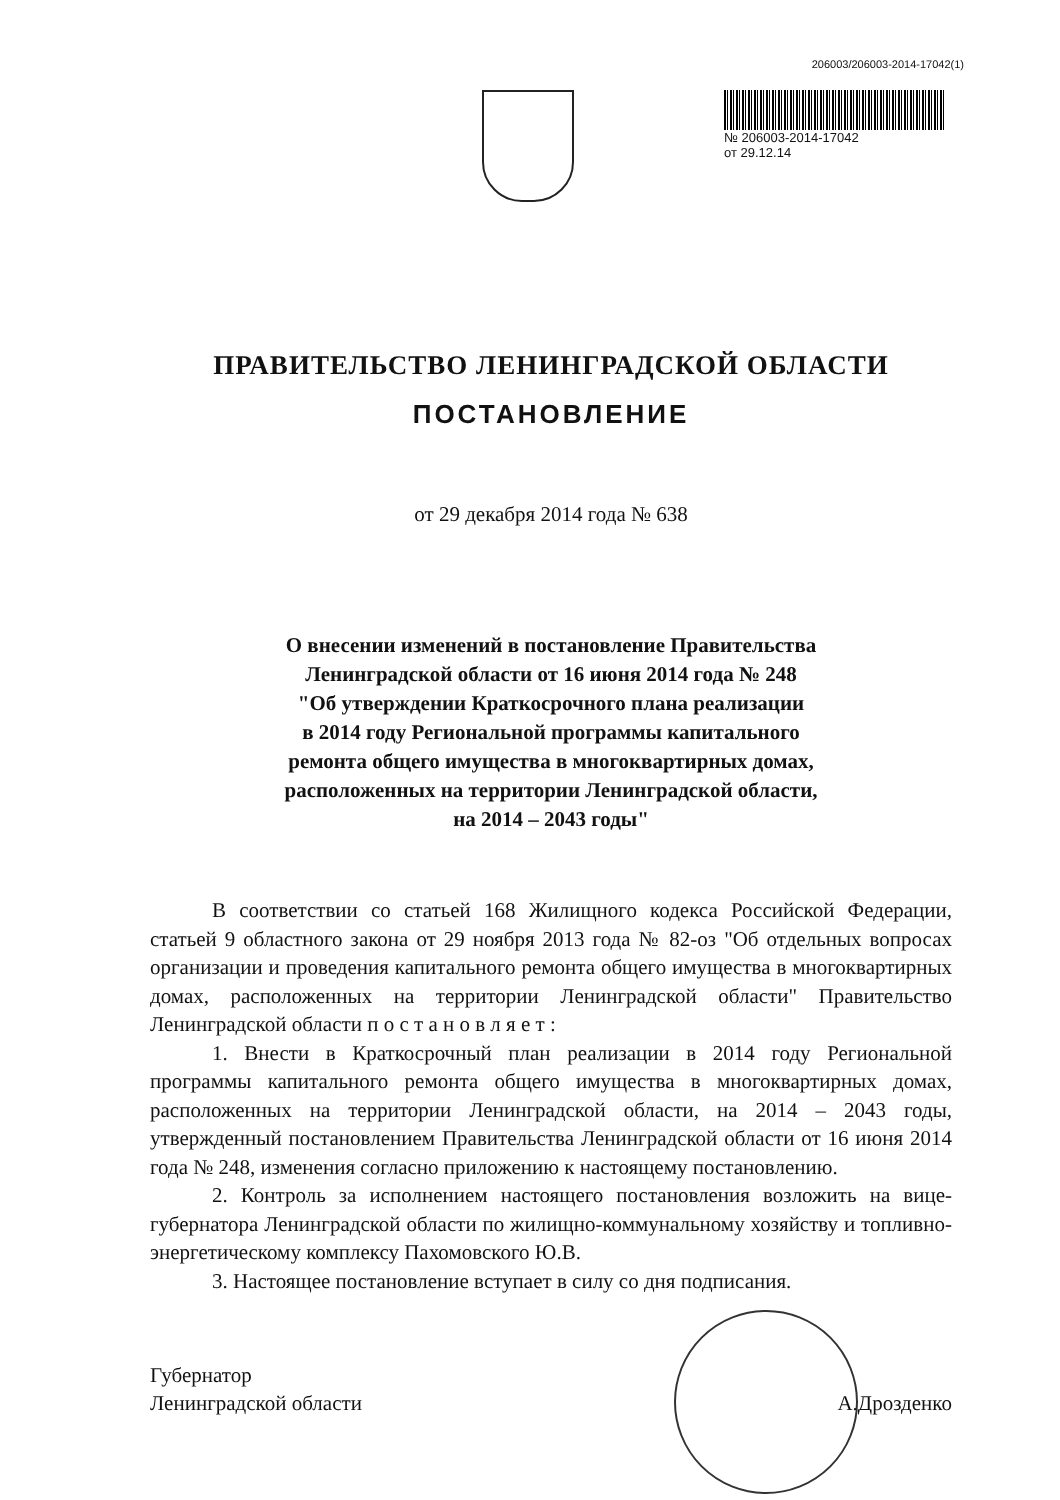206003/206003-2014-17042(1)
№ 206003-2014-17042
от 29.12.14
ПРАВИТЕЛЬСТВО ЛЕНИНГРАДСКОЙ ОБЛАСТИ
ПОСТАНОВЛЕНИЕ
от 29 декабря 2014 года № 638
О внесении изменений в постановление Правительства
Ленинградской области от 16 июня 2014 года № 248
"Об утверждении Краткосрочного плана реализации
в 2014 году Региональной программы капитального
ремонта общего имущества в многоквартирных домах,
расположенных на территории Ленинградской области,
на 2014 – 2043 годы"
В соответствии со статьей 168 Жилищного кодекса Российской Федерации, статьей 9 областного закона от 29 ноября 2013 года № 82-оз "Об отдельных вопросах организации и проведения капитального ремонта общего имущества в многоквартирных домах, расположенных на территории Ленинградской области" Правительство Ленинградской области п о с т а н о в л я е т :
1. Внести в Краткосрочный план реализации в 2014 году Региональной программы капитального ремонта общего имущества в многоквартирных домах, расположенных на территории Ленинградской области, на 2014 – 2043 годы, утвержденный постановлением Правительства Ленинградской области от 16 июня 2014 года № 248, изменения согласно приложению к настоящему постановлению.
2. Контроль за исполнением настоящего постановления возложить на вице-губернатора Ленинградской области по жилищно-коммунальному хозяйству и топливно-энергетическому комплексу Пахомовского Ю.В.
3. Настоящее постановление вступает в силу со дня подписания.
Губернатор
Ленинградской области
А.Дрозденко